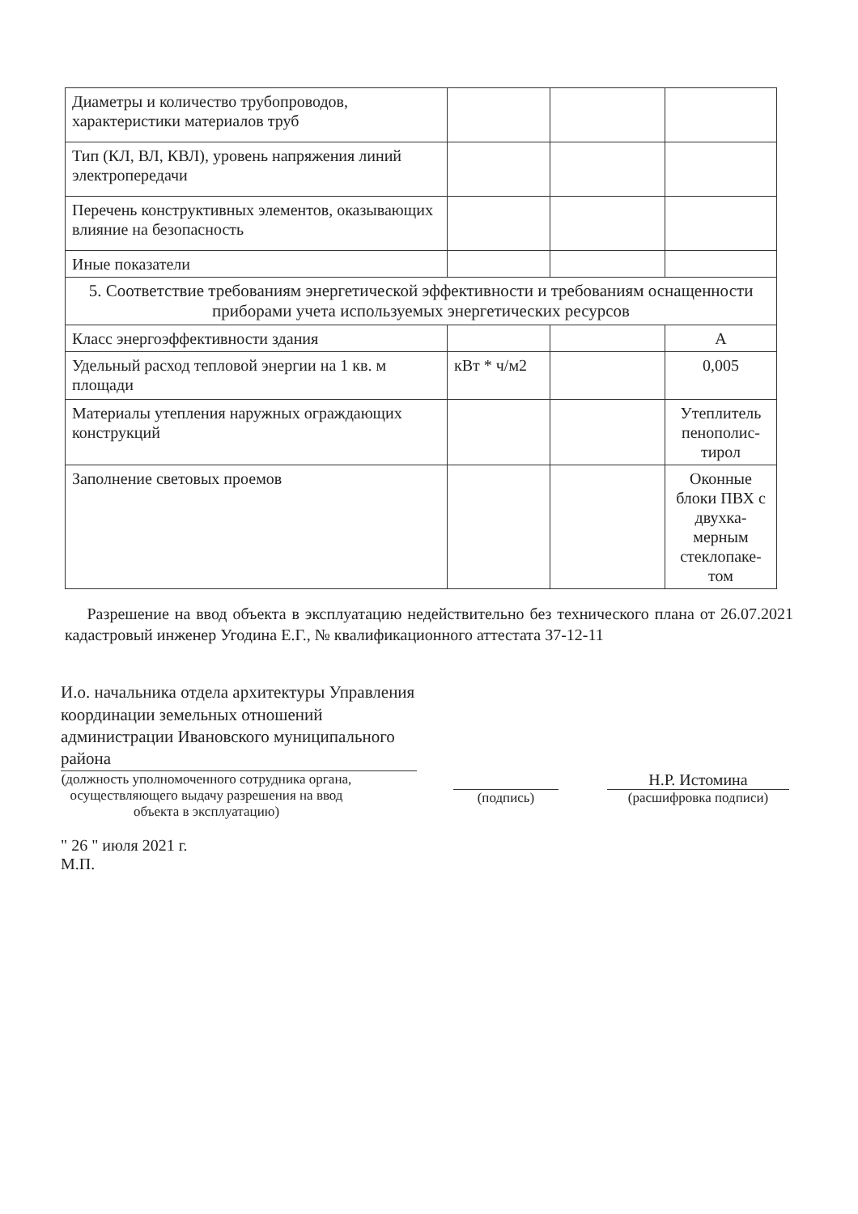| Диаметры и количество трубопроводов, характеристики материалов труб | | | |
| Тип (КЛ, ВЛ, КВЛ), уровень напряжения линий электропередачи | | | |
| Перечень конструктивных элементов, оказывающих влияние на безопасность | | | |
| Иные показатели | | | |
| 5. Соответствие требованиям энергетической эффективности и требованиям оснащенности приборами учета используемых энергетических ресурсов | | | |
| Класс энергоэффективности здания | | | А |
| Удельный расход тепловой энергии на 1 кв. м площади | кВт * ч/м2 | | 0,005 |
| Материалы утепления наружных ограждающих конструкций | | | Утеплитель пенополис-тирол |
| Заполнение световых проемов | | | Оконные блоки ПВХ с двухка-мерным стеклопаке-том |
Разрешение на ввод объекта в эксплуатацию недействительно без технического плана от 26.07.2021 кадастровый инженер Угодина Е.Г., № квалификационного аттестата 37-12-11
И.о. начальника отдела архитектуры Управления координации земельных отношений администрации Ивановского муниципального района
(должность уполномоченного сотрудника органа, осуществляющего выдачу разрешения на ввод объекта в эксплуатацию)
(подпись)
Н.Р. Истомина
(расшифровка подписи)
" 26 " июля 2021 г.
М.П.